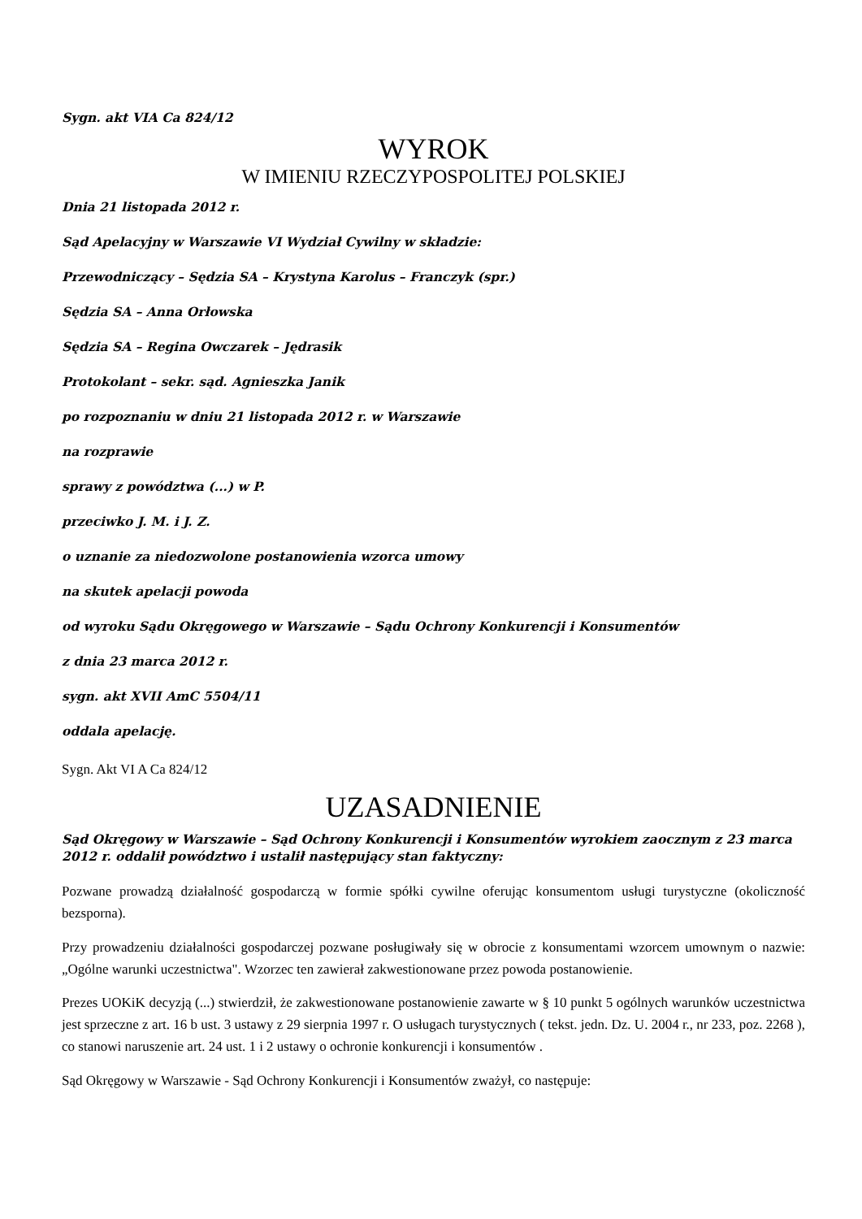Sygn. akt VIA Ca 824/12
WYROK
W IMIENIU RZECZYPOSPOLITEJ POLSKIEJ
Dnia 21 listopada 2012 r.
Sąd Apelacyjny w Warszawie VI Wydział Cywilny w składzie:
Przewodniczący – Sędzia SA – Krystyna Karolus – Franczyk (spr.)
Sędzia SA – Anna Orłowska
Sędzia SA – Regina Owczarek – Jędrasik
Protokolant – sekr. sąd. Agnieszka Janik
po rozpoznaniu w dniu 21 listopada 2012 r. w Warszawie
na rozprawie
sprawy z powództwa (...) w P.
przeciwko J. M. i J. Z.
o uznanie za niedozwolone postanowienia wzorca umowy
na skutek apelacji powoda
od wyroku Sądu Okręgowego w Warszawie – Sądu Ochrony Konkurencji i Konsumentów
z dnia 23 marca 2012 r.
sygn. akt XVII AmC 5504/11
oddala apelację.
Sygn. Akt VI A Ca 824/12
UZASADNIENIE
Sąd Okręgowy w Warszawie – Sąd Ochrony Konkurencji i Konsumentów wyrokiem zaocznym z 23 marca 2012 r. oddalił powództwo i ustalił następujący stan faktyczny:
Pozwane prowadzą działalność gospodarczą w formie spółki cywilne oferując konsumentom usługi turystyczne (okoliczność bezsporna).
Przy prowadzeniu działalności gospodarczej pozwane posługiwały się w obrocie z konsumentami wzorcem umownym o nazwie: „Ogólne warunki uczestnictwa". Wzorzec ten zawierał zakwestionowane przez powoda postanowienie.
Prezes UOKiK decyzją (...) stwierdził, że zakwestionowane postanowienie zawarte w § 10 punkt 5 ogólnych warunków uczestnictwa jest sprzeczne z art. 16 b ust. 3 ustawy z 29 sierpnia 1997 r. O usługach turystycznych ( tekst. jedn. Dz. U. 2004 r., nr 233, poz. 2268 ), co stanowi naruszenie art. 24 ust. 1 i 2 ustawy o ochronie konkurencji i konsumentów .
Sąd Okręgowy w Warszawie - Sąd Ochrony Konkurencji i Konsumentów zważył, co następuje: